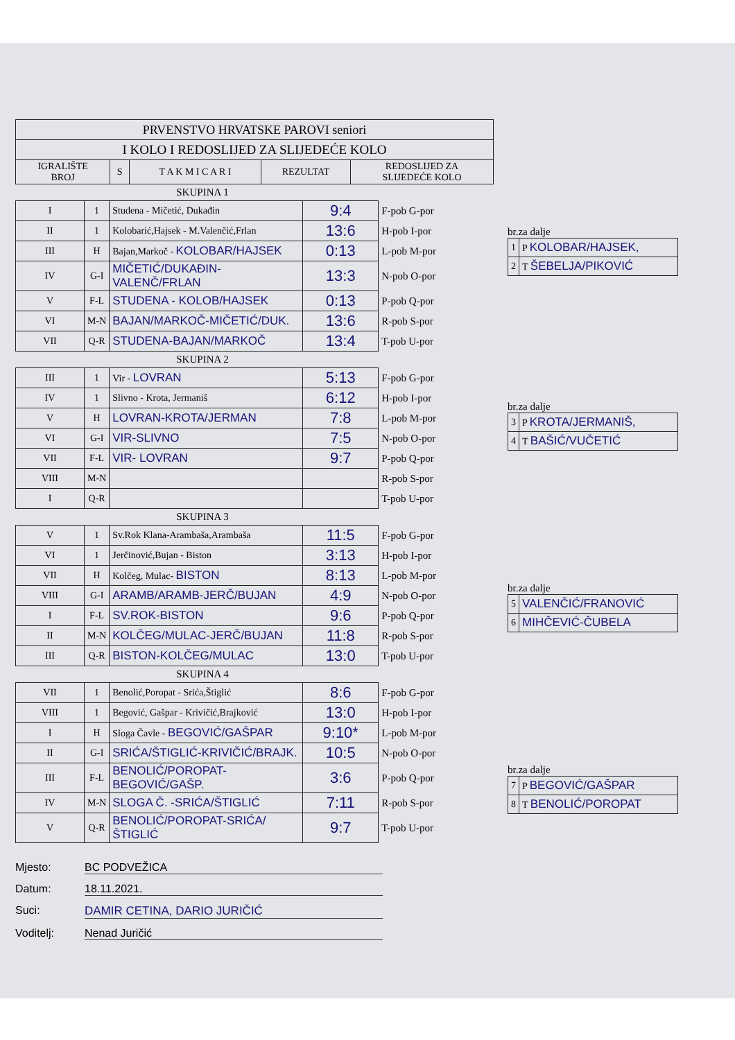| PRVENSTVO HRVATSKE PAROVI seniori | | | | |
| I KOLO I REDOSLIJED ZA SLIJEDEĆE KOLO | | | | |
| IGRALIŠTE BROJ | S | T A K M I C A R I | REZULTAT | REDOSLIJED ZA SLIJEDEĆE KOLO |
SKUPINA 1
| I | 1 | Studena - Mičetić, Dukađin | 9:4 | F-pob G-por |
| II | 1 | Kolobarić,Hajsek - M.Valenčić,Frlan | 13:6 | H-pob I-por |
| III | H | Bajan,Markoč - KOLOBAR/HAJSEK | 0:13 | L-pob M-por |
| IV | G-I | MIČETIĆ/DUKAĐIN-VALENČ/FRLAN | 13:3 | N-pob O-por |
| V | F-L | STUDENA - KOLOB/HAJSEK | 0:13 | P-pob Q-por |
| VI | M-N | BAJAN/MARKOČ-MIČETIĆ/DUK. | 13:6 | R-pob S-por |
| VII | Q-R | STUDENA-BAJAN/MARKOČ | 13:4 | T-pob U-por |
SKUPINA 2
| III | 1 | Vir - LOVRAN | 5:13 | F-pob G-por |
| IV | 1 | Slivno - Krota, Jermaniš | 6:12 | H-pob I-por |
| V | H | LOVRAN-KROTA/JERMAN | 7:8 | L-pob M-por |
| VI | G-I | VIR-SLIVNO | 7:5 | N-pob O-por |
| VII | F-L | VIR- LOVRAN | 9:7 | P-pob Q-por |
| VIII | M-N | | | R-pob S-por |
| I | Q-R | | | T-pob U-por |
SKUPINA 3
| V | 1 | Sv.Rok Klana-Arambaša,Arambaša | 11:5 | F-pob G-por |
| VI | 1 | Jerčinović,Bujan - Biston | 3:13 | H-pob I-por |
| VII | H | Kolčeg, Mulac- BISTON | 8:13 | L-pob M-por |
| VIII | G-I | ARAMB/ARAMB-JERČ/BUJAN | 4:9 | N-pob O-por |
| I | F-L | SV.ROK-BISTON | 9:6 | P-pob Q-por |
| II | M-N | KOLČEG/MULAC-JERČ/BUJAN | 11:8 | R-pob S-por |
| III | Q-R | BISTON-KOLČEG/MULAC | 13:0 | T-pob U-por |
SKUPINA 4
| VII | 1 | Benolić,Poropat - Srića,Štiglić | 8:6 | F-pob G-por |
| VIII | 1 | Begović, Gašpar - Krivičić,Brajković | 13:0 | H-pob I-por |
| I | H | Sloga Čavle - BEGOVIĆ/GAŠPAR | 9:10* | L-pob M-por |
| II | G-I | SRIĆA/ŠTIGLIĆ-KRIVIČIĆ/BRAJK. | 10:5 | N-pob O-por |
| III | F-L | BENOLIĆ/POROPAT-BEGOVIĆ/GAŠP. | 3:6 | P-pob Q-por |
| IV | M-N | SLOGA Č. -SRIĆA/ŠTIGLIĆ | 7:11 | R-pob S-por |
| V | Q-R | BENOLIĆ/POROPAT-SRIĆA/ŠTIGLIĆ | 9:7 | T-pob U-por |
br.za dalje
| 1 | P KOLOBAR/HAJSEK, |
| 2 | T ŠEBELJA/PIKOVIĆ |
br.za dalje
| 3 | P KROTA/JERMANIŠ, |
| 4 | T BAŠIĆ/VUČETIĆ |
br.za dalje
| 5 | VALENČIĆ/FRANOVIĆ |
| 6 | MIHČEVIĆ-ČUBELA |
br.za dalje
| 7 | P BEGOVIĆ/GAŠPAR |
| 8 | T BENOLIĆ/POROPAT |
Mjesto: BC PODVEŽICA
Datum: 18.11.2021.
Suci: DAMIR CETINA, DARIO JURIČIĆ
Voditelj: Nenad Juričić